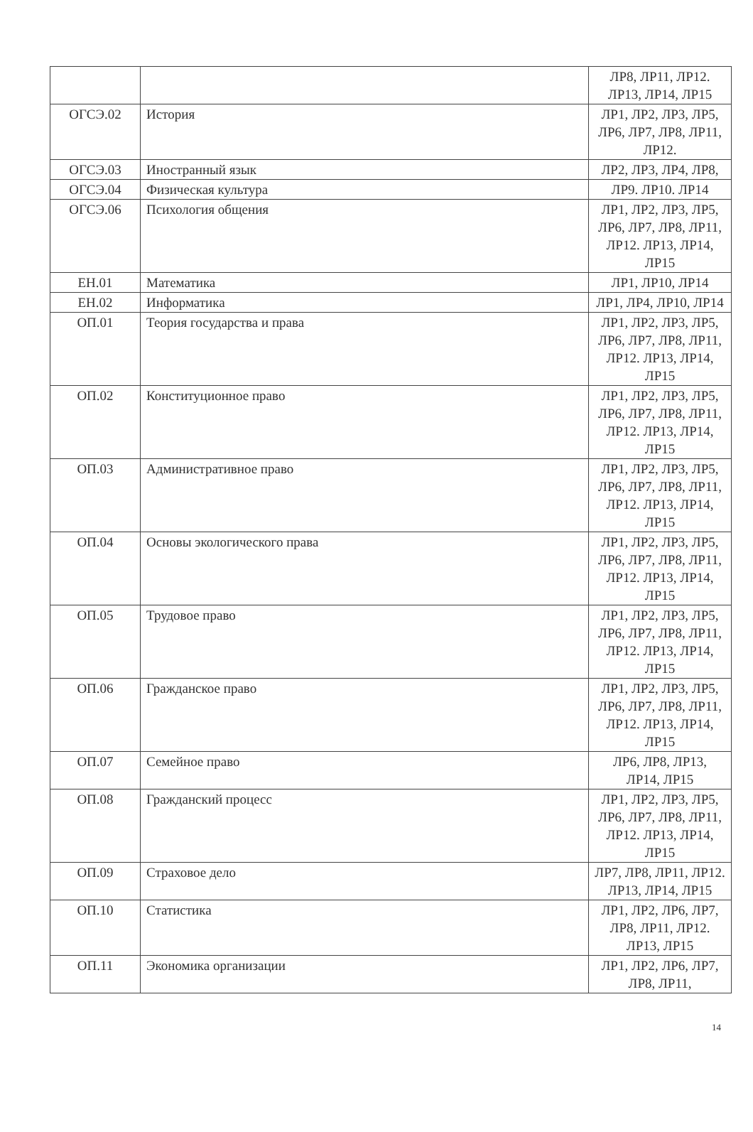| | | ЛР8, ЛР11, ЛР12. ЛР13, ЛР14, ЛР15 |
| ОГСЭ.02 | История | ЛР1, ЛР2, ЛР3, ЛР5, ЛР6, ЛР7, ЛР8, ЛР11, ЛР12. |
| ОГСЭ.03 | Иностранный язык | ЛР2, ЛР3, ЛР4, ЛР8, |
| ОГСЭ.04 | Физическая культура | ЛР9. ЛР10. ЛР14 |
| ОГСЭ.06 | Психология общения | ЛР1, ЛР2, ЛР3, ЛР5, ЛР6, ЛР7, ЛР8, ЛР11, ЛР12. ЛР13, ЛР14, ЛР15 |
| ЕН.01 | Математика | ЛР1, ЛР10, ЛР14 |
| ЕН.02 | Информатика | ЛР1, ЛР4, ЛР10, ЛР14 |
| ОП.01 | Теория государства и права | ЛР1, ЛР2, ЛР3, ЛР5, ЛР6, ЛР7, ЛР8, ЛР11, ЛР12. ЛР13, ЛР14, ЛР15 |
| ОП.02 | Конституционное право | ЛР1, ЛР2, ЛР3, ЛР5, ЛР6, ЛР7, ЛР8, ЛР11, ЛР12. ЛР13, ЛР14, ЛР15 |
| ОП.03 | Административное право | ЛР1, ЛР2, ЛР3, ЛР5, ЛР6, ЛР7, ЛР8, ЛР11, ЛР12. ЛР13, ЛР14, ЛР15 |
| ОП.04 | Основы экологического права | ЛР1, ЛР2, ЛР3, ЛР5, ЛР6, ЛР7, ЛР8, ЛР11, ЛР12. ЛР13, ЛР14, ЛР15 |
| ОП.05 | Трудовое право | ЛР1, ЛР2, ЛР3, ЛР5, ЛР6, ЛР7, ЛР8, ЛР11, ЛР12. ЛР13, ЛР14, ЛР15 |
| ОП.06 | Гражданское право | ЛР1, ЛР2, ЛР3, ЛР5, ЛР6, ЛР7, ЛР8, ЛР11, ЛР12. ЛР13, ЛР14, ЛР15 |
| ОП.07 | Семейное право | ЛР6, ЛР8, ЛР13, ЛР14, ЛР15 |
| ОП.08 | Гражданский процесс | ЛР1, ЛР2, ЛР3, ЛР5, ЛР6, ЛР7, ЛР8, ЛР11, ЛР12. ЛР13, ЛР14, ЛР15 |
| ОП.09 | Страховое дело | ЛР7, ЛР8, ЛР11, ЛР12. ЛР13, ЛР14, ЛР15 |
| ОП.10 | Статистика | ЛР1, ЛР2, ЛР6, ЛР7, ЛР8, ЛР11, ЛР12. ЛР13, ЛР15 |
| ОП.11 | Экономика организации | ЛР1, ЛР2, ЛР6, ЛР7, ЛР8, ЛР11, |
14